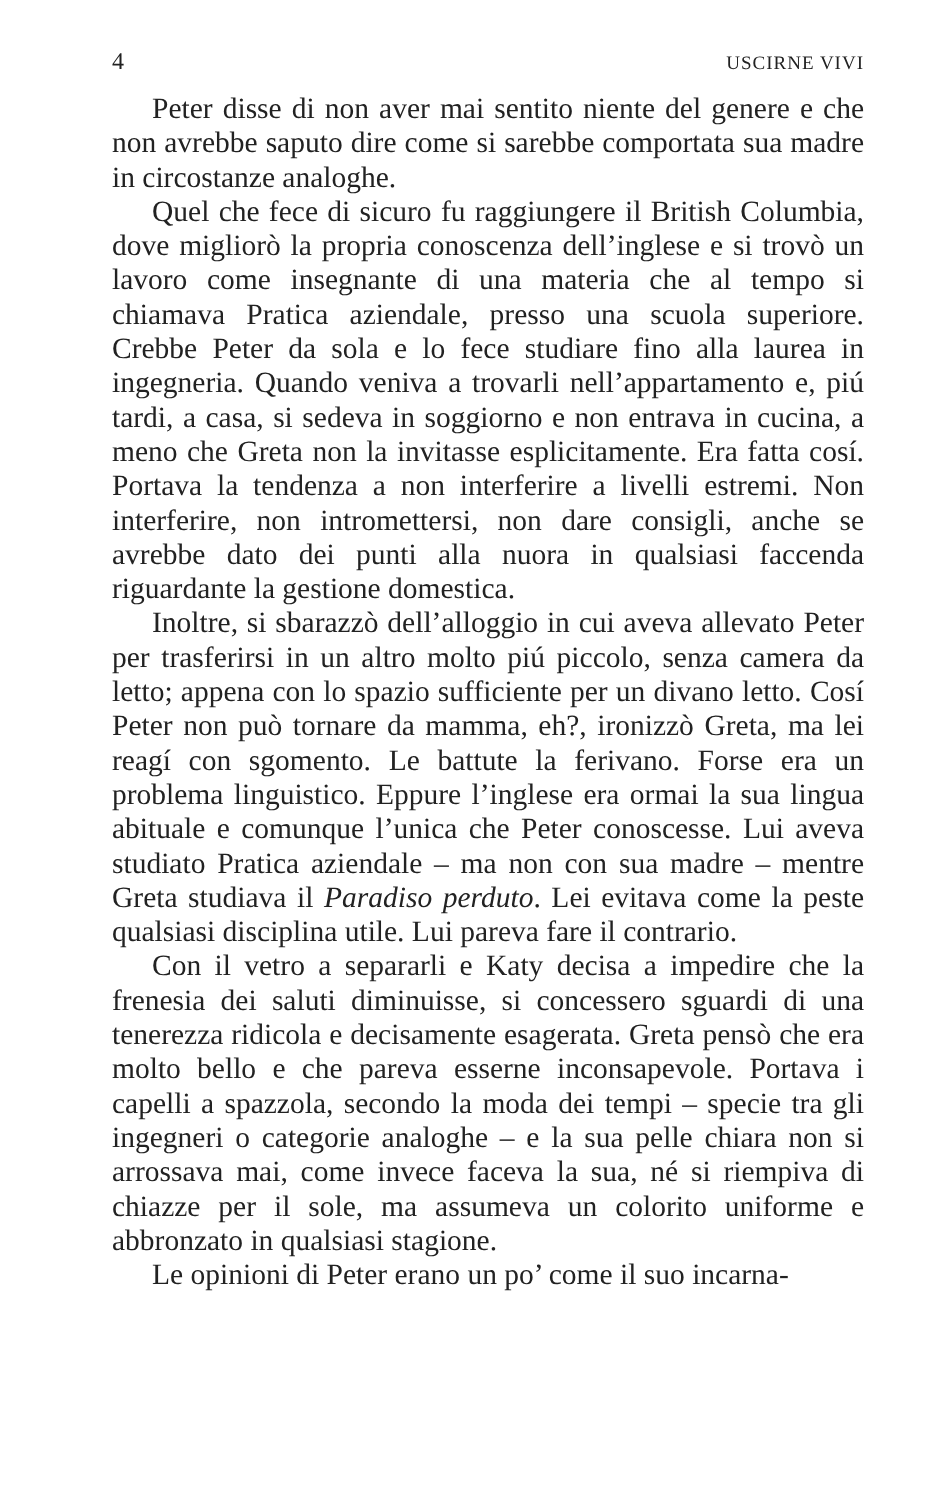4 USCIRNE VIVI
Peter disse di non aver mai sentito niente del genere e che non avrebbe saputo dire come si sarebbe comportata sua madre in circostanze analoghe.
Quel che fece di sicuro fu raggiungere il British Columbia, dove migliorò la propria conoscenza dell’inglese e si trovò un lavoro come insegnante di una materia che al tempo si chiamava Pratica aziendale, presso una scuola superiore. Crebbe Peter da sola e lo fece studiare fino alla laurea in ingegneria. Quando veniva a trovarli nell’appartamento e, piú tardi, a casa, si sedeva in soggiorno e non entrava in cucina, a meno che Greta non la invitasse esplicitamente. Era fatta cosí. Portava la tendenza a non interferire a livelli estremi. Non interferire, non intromettersi, non dare consigli, anche se avrebbe dato dei punti alla nuora in qualsiasi faccenda riguardante la gestione domestica.
Inoltre, si sbarazzò dell’alloggio in cui aveva allevato Peter per trasferirsi in un altro molto piú piccolo, senza camera da letto; appena con lo spazio sufficiente per un divano letto. Cosí Peter non può tornare da mamma, eh?, ironizzò Greta, ma lei reagí con sgomento. Le battute la ferivano. Forse era un problema linguistico. Eppure l’inglese era ormai la sua lingua abituale e comunque l’unica che Peter conoscesse. Lui aveva studiato Pratica aziendale – ma non con sua madre – mentre Greta studiava il Paradiso perduto. Lei evitava come la peste qualsiasi disciplina utile. Lui pareva fare il contrario.
Con il vetro a separarli e Katy decisa a impedire che la frenesia dei saluti diminuisse, si concessero sguardi di una tenerezza ridicola e decisamente esagerata. Greta pensò che era molto bello e che pareva esserne inconsapevole. Portava i capelli a spazzola, secondo la moda dei tempi – specie tra gli ingegneri o categorie analoghe – e la sua pelle chiara non si arrossava mai, come invece faceva la sua, né si riempiva di chiazze per il sole, ma assumeva un colorito uniforme e abbronzato in qualsiasi stagione.
Le opinioni di Peter erano un po’ come il suo incarna-